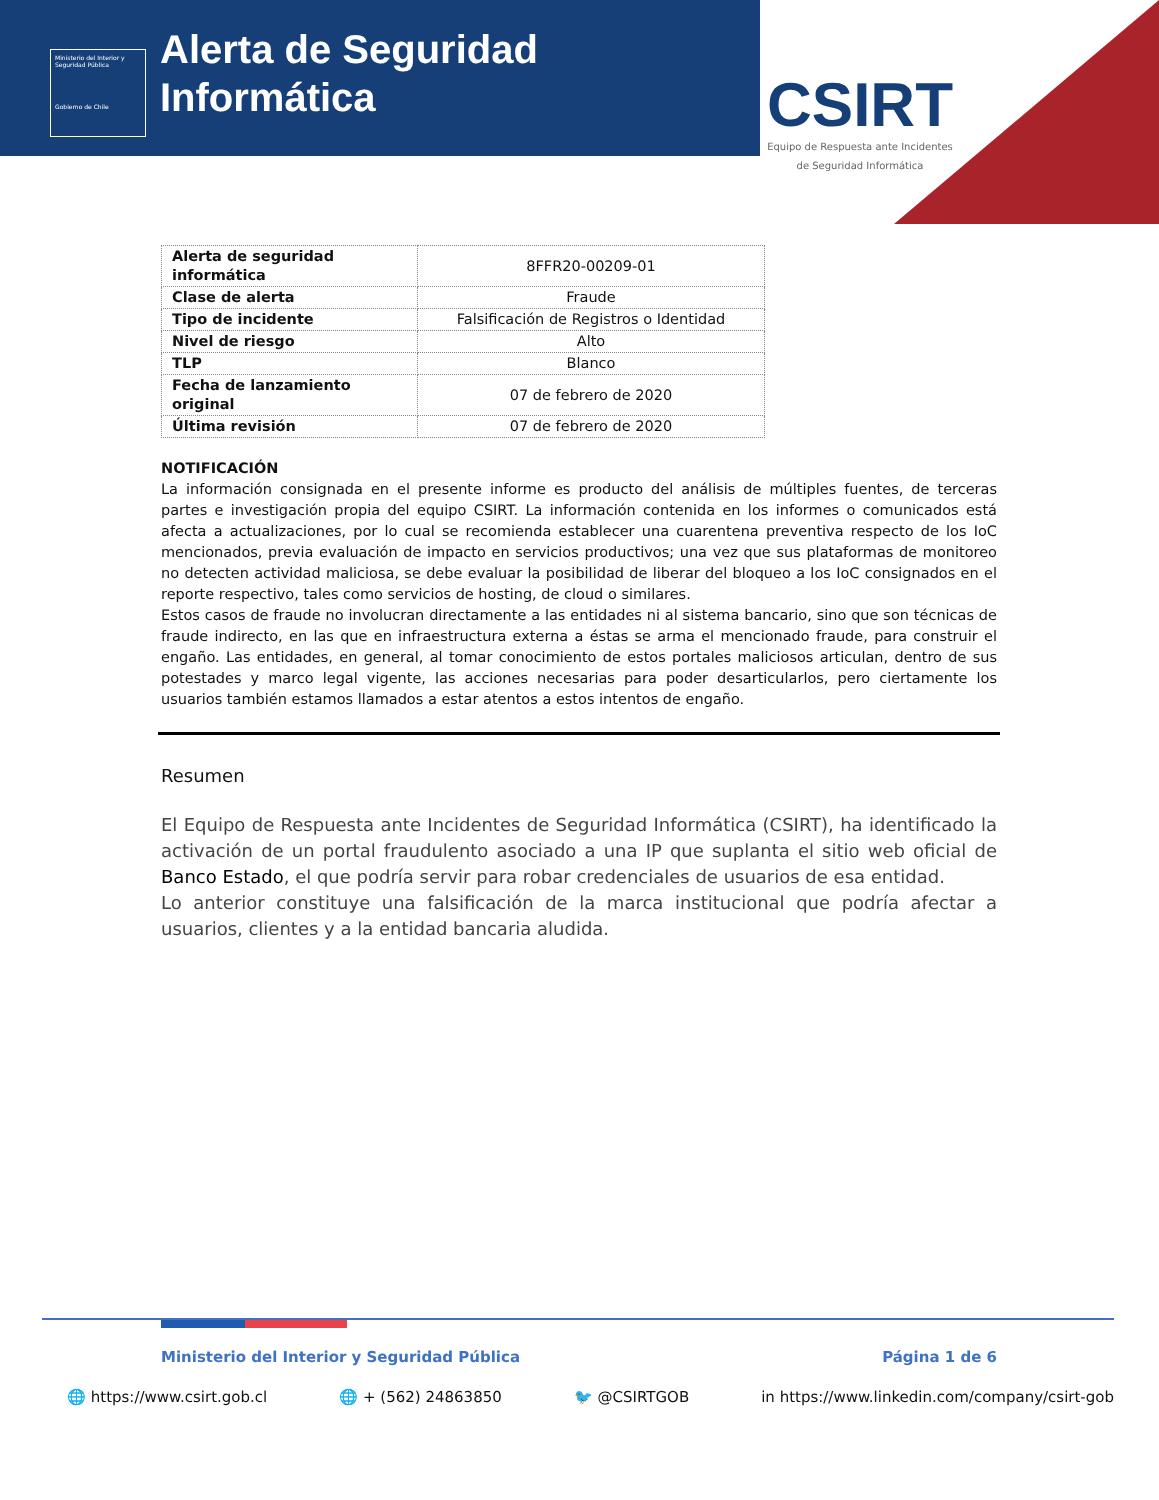Ministerio del Interior y Seguridad Pública
Gobierno de Chile
Alerta de Seguridad
Informática
CSIRT
Equipo de Respuesta ante Incidentes
de Seguridad Informática
| Alerta de seguridad informática | 8FFR20-00209-01 |
| Clase de alerta | Fraude |
| Tipo de incidente | Falsificación de Registros o Identidad |
| Nivel de riesgo | Alto |
| TLP | Blanco |
| Fecha de lanzamiento original | 07 de febrero de 2020 |
| Última revisión | 07 de febrero de 2020 |
NOTIFICACIÓN
La información consignada en el presente informe es producto del análisis de múltiples fuentes, de terceras partes e investigación propia del equipo CSIRT. La información contenida en los informes o comunicados está afecta a actualizaciones, por lo cual se recomienda establecer una cuarentena preventiva respecto de los IoC mencionados, previa evaluación de impacto en servicios productivos; una vez que sus plataformas de monitoreo no detecten actividad maliciosa, se debe evaluar la posibilidad de liberar del bloqueo a los IoC consignados en el reporte respectivo, tales como servicios de hosting, de cloud o similares.
Estos casos de fraude no involucran directamente a las entidades ni al sistema bancario, sino que son técnicas de fraude indirecto, en las que en infraestructura externa a éstas se arma el mencionado fraude, para construir el engaño. Las entidades, en general, al tomar conocimiento de estos portales maliciosos articulan, dentro de sus potestades y marco legal vigente, las acciones necesarias para poder desarticularlos, pero ciertamente los usuarios también estamos llamados a estar atentos a estos intentos de engaño.
Resumen
El Equipo de Respuesta ante Incidentes de Seguridad Informática (CSIRT), ha identificado la activación de un portal fraudulento asociado a una IP que suplanta el sitio web oficial de Banco Estado, el que podría servir para robar credenciales de usuarios de esa entidad.
Lo anterior constituye una falsificación de la marca institucional que podría afectar a usuarios, clientes y a la entidad bancaria aludida.
Ministerio del Interior y Seguridad Pública Página 1 de 6
🌐 https://www.csirt.gob.cl 🌐 + (562) 24863850 🐦 @CSIRTGOB in https://www.linkedin.com/company/csirt-gob